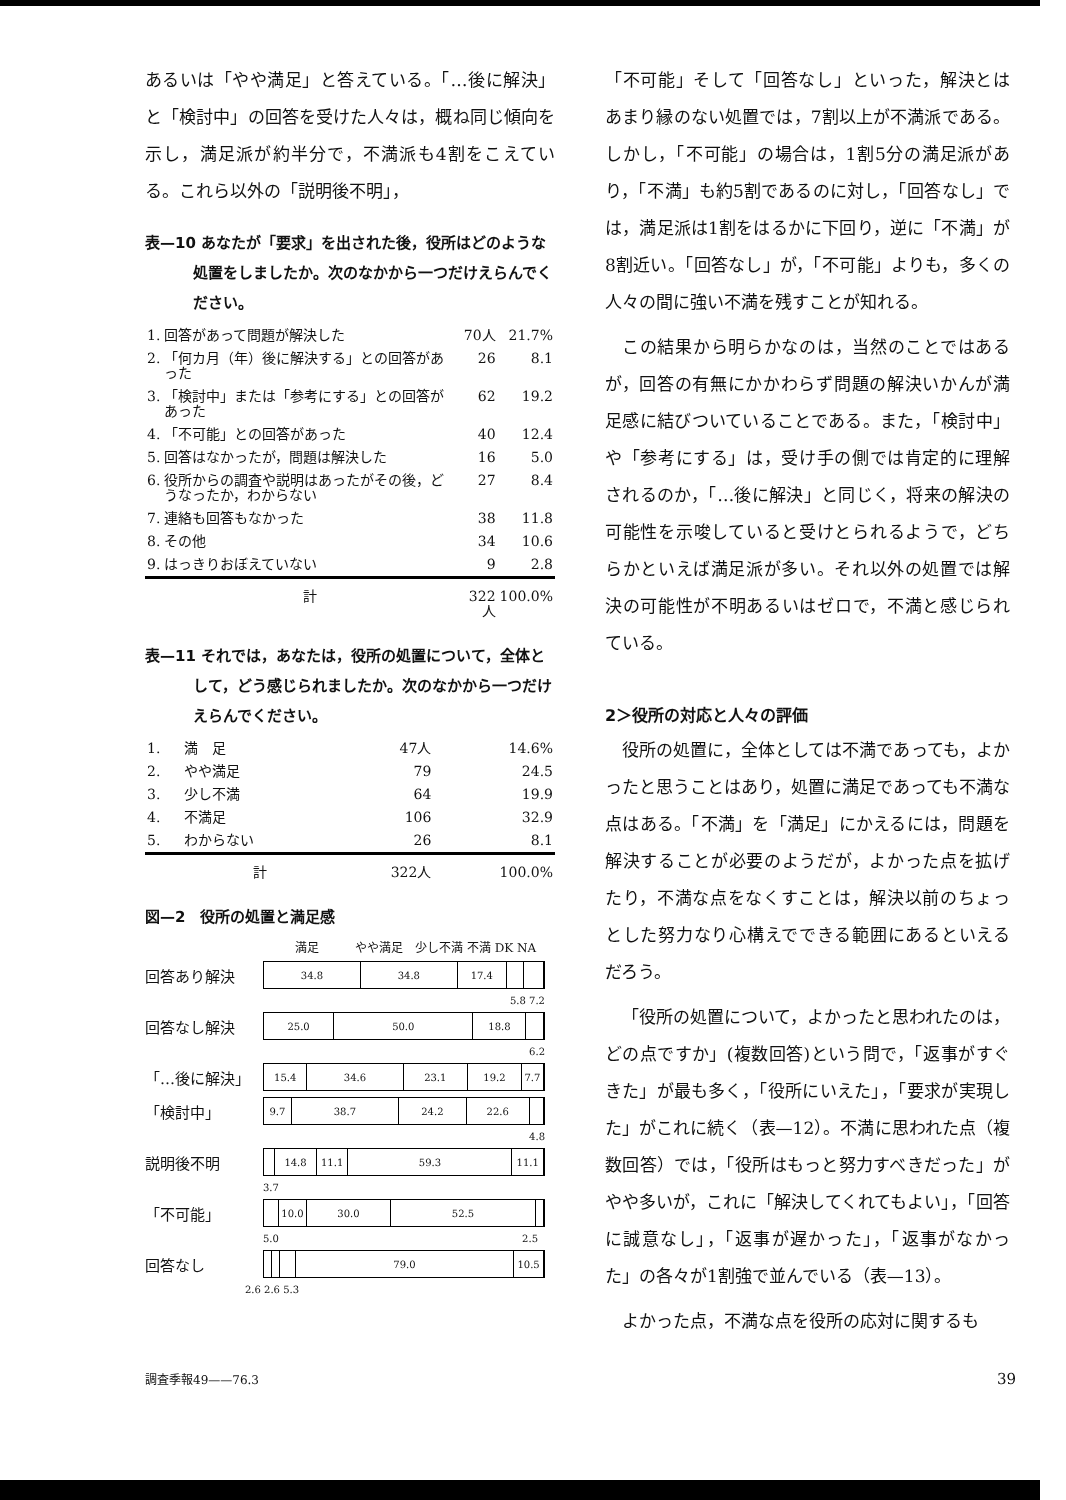あるいは「やや満足」と答えている。「…後に解決」と「検討中」の回答を受けた人々は，概ね同じ傾向を示し，満足派が約半分で，不満派も4割をこえている。これら以外の「説明後不明」，
表—10 あなたが「要求」を出された後，役所はどのような処置をしましたか。次のなかから一つだけえらんでください。
| 1. | 回答があって問題が解決した | 70人 | 21.7% |
| 2. | 「何カ月（年）後に解決する」との回答があった | 26 | 8.1 |
| 3. | 「検討中」または「参考にする」との回答があった | 62 | 19.2 |
| 4. | 「不可能」との回答があった | 40 | 12.4 |
| 5. | 回答はなかったが，問題は解決した | 16 | 5.0 |
| 6. | 役所からの調査や説明はあったがその後，どうなったか，わからない | 27 | 8.4 |
| 7. | 連絡も回答もなかった | 38 | 11.8 |
| 8. | その他 | 34 | 10.6 |
| 9. | はっきりおぼえていない | 9 | 2.8 |
| | 計 | 322人 | 100.0% |
表—11 それでは，あなたは，役所の処置について，全体として，どう感じられましたか。次のなかから一つだけえらんでください。
| 1. | 満 足 | 47人 | 14.6% |
| 2. | やや満足 | 79 | 24.5 |
| 3. | 少し不満 | 64 | 19.9 |
| 4. | 不満足 | 106 | 32.9 |
| 5. | わからない | 26 | 8.1 |
| | 計 | 322人 | 100.0% |
図—2　役所の処置と満足感
満足　　　やや満足　少し不満 不満 DK NA
回答あり解決
34.8 34.8 17.4
5.8 7.2
回答なし解決
25.0 50.0 18.8
6.2
「…後に解決」
15.4 34.6 23.1 19.2 7.7
「検討中」
9.7 38.7 24.2 22.6
4.8
説明後不明
14.8 11.1 59.3 11.1
3.7
「不可能」
10.0 30.0 52.5
5.0 2.5
回答なし
79.0 10.5
2.6 2.6 5.3
「不可能」そして「回答なし」といった，解決とはあまり縁のない処置では，7割以上が不満派である。しかし，「不可能」の場合は，1割5分の満足派があり，「不満」も約5割であるのに対し，「回答なし」では，満足派は1割をはるかに下回り，逆に「不満」が8割近い。「回答なし」が，「不可能」よりも，多くの人々の間に強い不満を残すことが知れる。
この結果から明らかなのは，当然のことではあるが，回答の有無にかかわらず問題の解決いかんが満足感に結びついていることである。また，「検討中」や「参考にする」は，受け手の側では肯定的に理解されるのか，「…後に解決」と同じく，将来の解決の可能性を示唆していると受けとられるようで，どちらかといえば満足派が多い。それ以外の処置では解決の可能性が不明あるいはゼロで，不満と感じられている。
2＞役所の対応と人々の評価
役所の処置に，全体としては不満であっても，よかったと思うことはあり，処置に満足であっても不満な点はある。「不満」を「満足」にかえるには，問題を解決することが必要のようだが，よかった点を拡げたり，不満な点をなくすことは，解決以前のちょっとした努力なり心構えでできる範囲にあるといえるだろう。
「役所の処置について，よかったと思われたのは，どの点ですか」(複数回答)という問で，「返事がすぐきた」が最も多く，「役所にいえた」，「要求が実現した」がこれに続く（表—12）。不満に思われた点（複数回答）では，「役所はもっと努力すべきだった」がやや多いが，これに「解決してくれてもよい」，「回答に誠意なし」，「返事が遅かった」，「返事がなかった」の各々が1割強で並んでいる（表—13）。
よかった点，不満な点を役所の応対に関するも
調査季報49——76.3 39